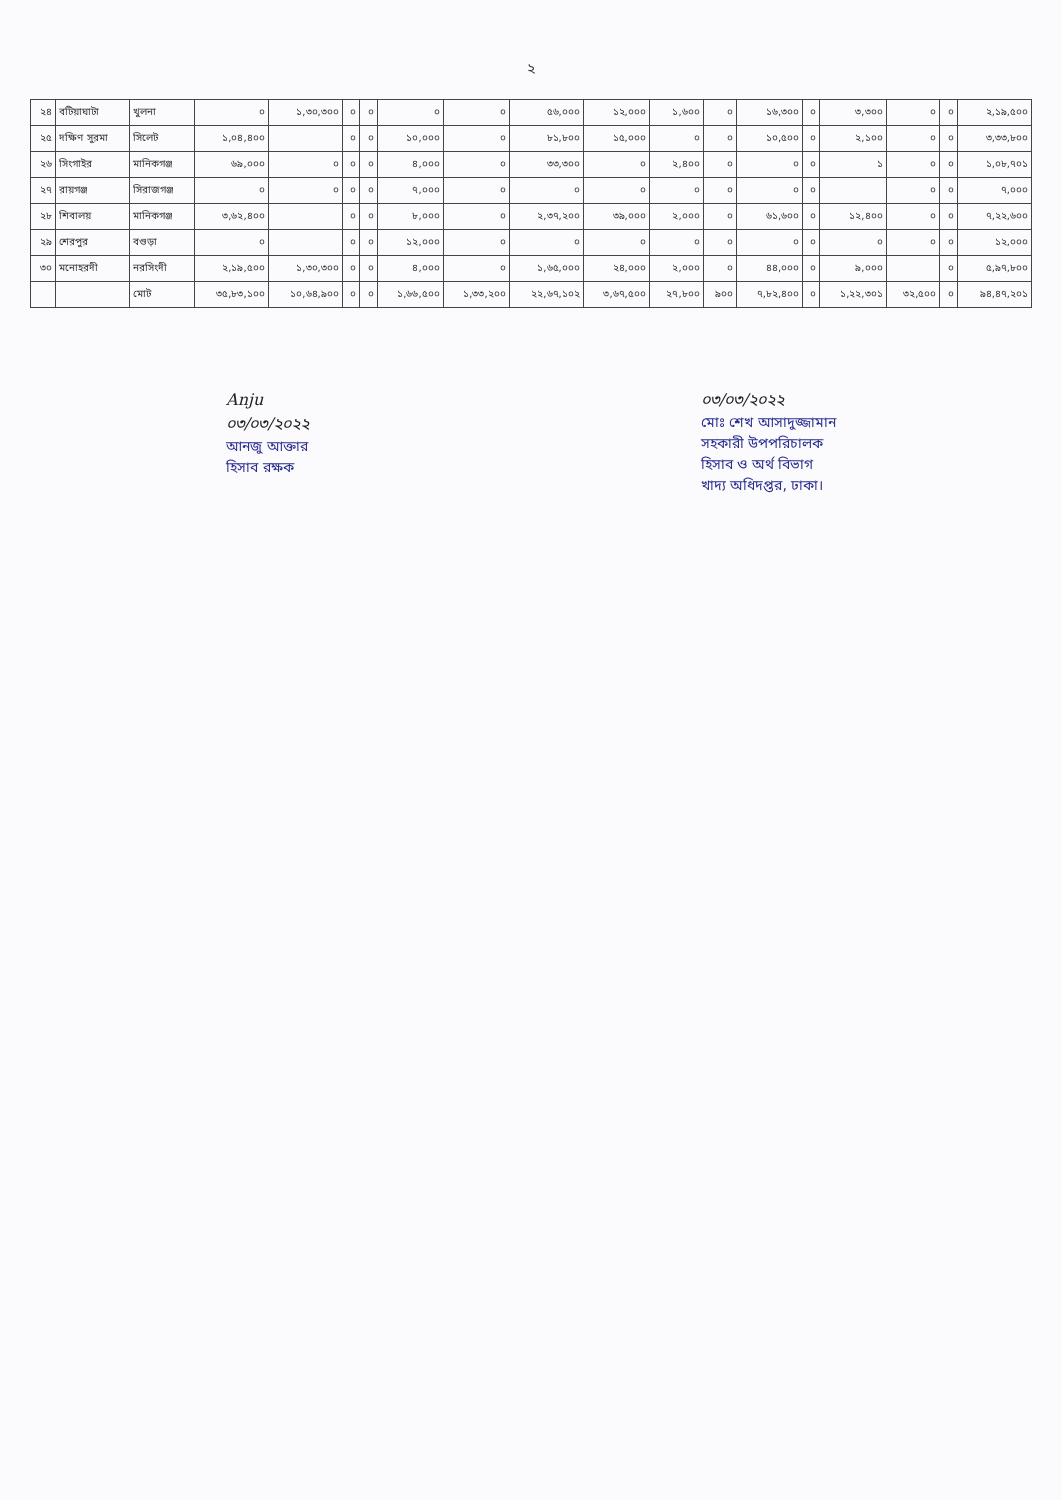২
| ২৪ | বটিয়াঘাটা | খুলনা | ০ | ১,৩০,৩০০ | ০ | ০ | ০ | ০ | ৫৬,০০০ | ১২,০০০ | ১,৬০০ | ০ | ১৬,৩০০ | ০ | ৩,৩০০ | ০ | ০ | ২,১৯,৫০০ |
| ২৫ | দক্ষিণ সুরমা | সিলেট | ১,০৪,৪০০ | | ০ | ০ | ১০,০০০ | ০ | ৮১,৮০০ | ১৫,০০০ | ০ | ০ | ১০,৫০০ | ০ | ২,১০০ | ০ | ০ | ৩,৩৩,৮০০ |
| ২৬ | সিংগাইর | মানিকগঞ্জ | ৬৯,০০০ | ০ | ০ | ০ | ৪,০০০ | ০ | ৩৩,৩০০ | ০ | ২,৪০০ | ০ | ০ | ০ | ১ | ০ | ০ | ১,০৮,৭০১ |
| ২৭ | রায়গঞ্জ | সিরাজগঞ্জ | ০ | ০ | ০ | ০ | ৭,০০০ | ০ | ০ | ০ | ০ | ০ | ০ | ০ | | ০ | ০ | ৭,০০০ |
| ২৮ | শিবালয় | মানিকগঞ্জ | ৩,৬২,৪০০ | | ০ | ০ | ৮,০০০ | ০ | ২,৩৭,২০০ | ৩৯,০০০ | ২,০০০ | ০ | ৬১,৬০০ | ০ | ১২,৪০০ | ০ | ০ | ৭,২২,৬০০ |
| ২৯ | শেরপুর | বগুড়া | ০ | | ০ | ০ | ১২,০০০ | ০ | ০ | ০ | ০ | ০ | ০ | ০ | ০ | ০ | ০ | ১২,০০০ |
| ৩০ | মনোহরদী | নরসিংদী | ২,১৯,৫০০ | ১,৩০,৩০০ | ০ | ০ | ৪,০০০ | ০ | ১,৬৫,০০০ | ২৪,০০০ | ২,০০০ | ০ | ৪৪,০০০ | ০ | ৯,০০০ | | ০ | ৫,৯৭,৮০০ |
| | | মোট | ৩৫,৮৩,১০০ | ১০,৬৪,৯০০ | ০ | ০ | ১,৬৬,৫০০ | ১,৩৩,২০০ | ২২,৬৭,১০২ | ৩,৬৭,৫০০ | ২৭,৮০০ | ৯০০ | ৭,৮২,৪০০ | ০ | ১,২২,৩০১ | ৩২,৫০০ | ০ | ৯৪,৪৭,২০১ |
Anju
০৩/০৩/২০২২
আনজু আক্তার
হিসাব রক্ষক
০৩/০৩/২০২২
মোঃ শেখ আসাদুজ্জামান
সহকারী উপপরিচালক
হিসাব ও অর্থ বিভাগ
খাদ্য অধিদপ্তর, ঢাকা।